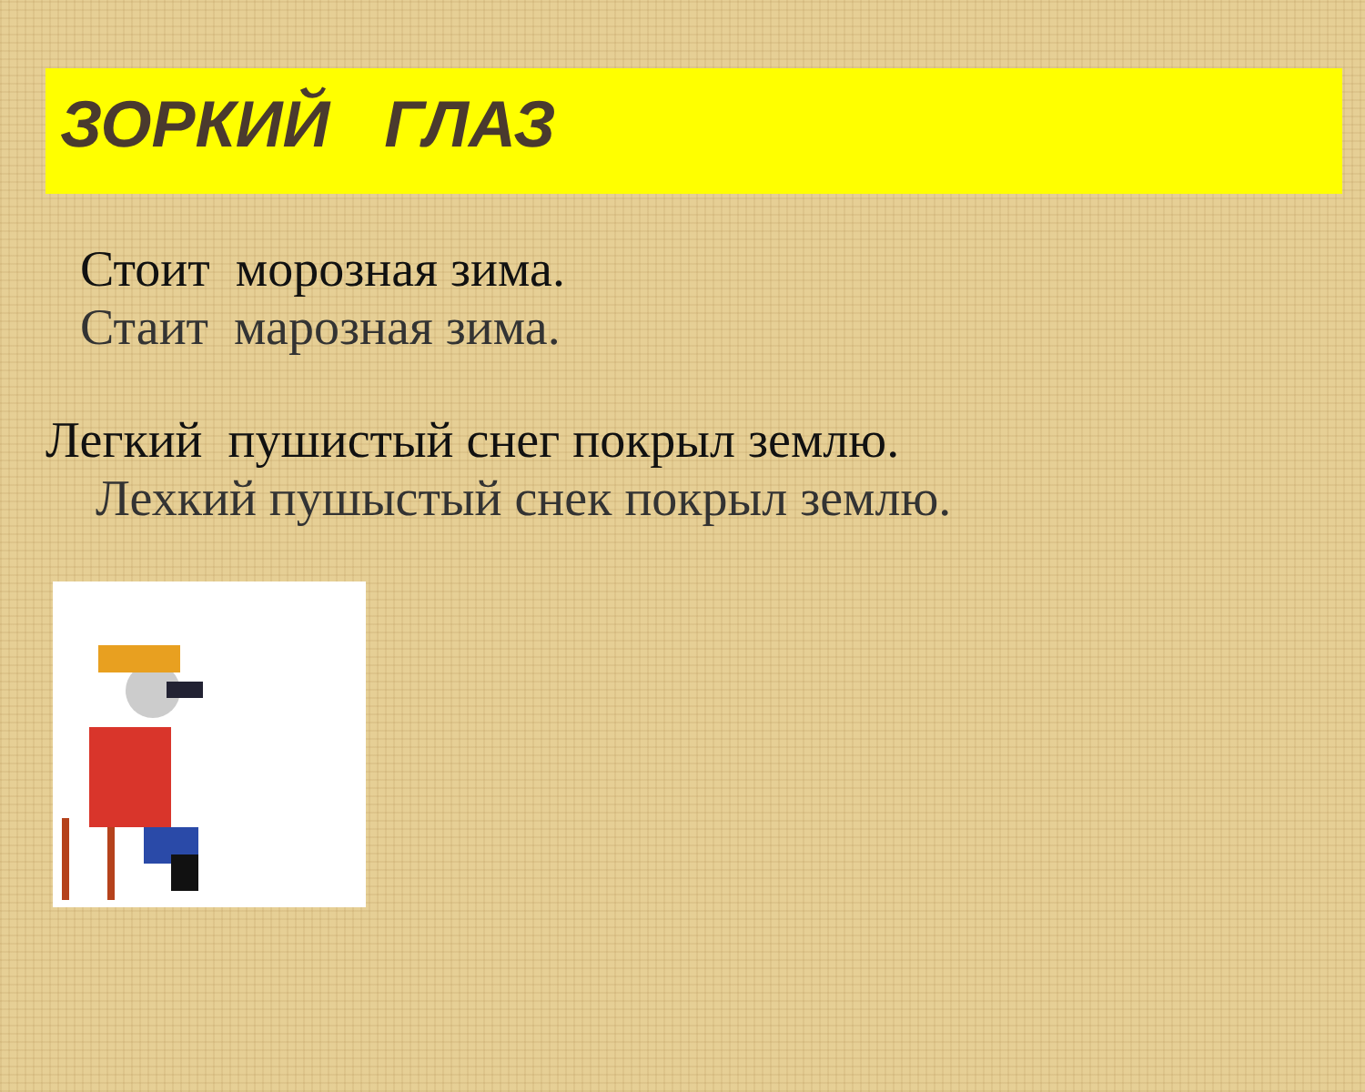ЗОРКИЙ ГЛАЗ
Стоит морозная зима.
Стаит марозная зима.
Легкий пушистый снег покрыл землю.
Лехкий пушыстый снек покрыл землю.